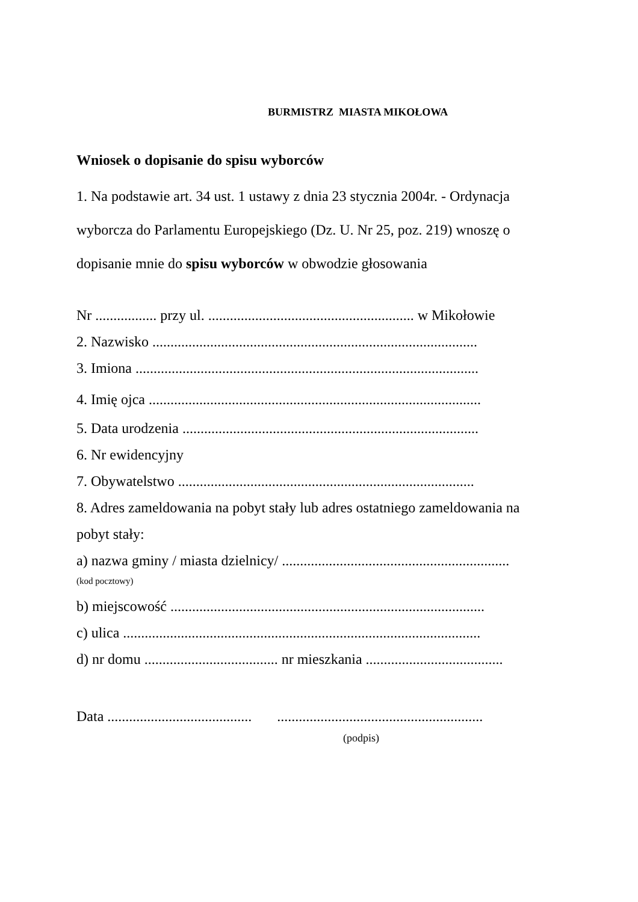BURMISTRZ MIASTA MIKOŁOWA
Wniosek o dopisanie do spisu wyborców
1. Na podstawie art. 34 ust. 1 ustawy z dnia 23 stycznia 2004r. - Ordynacja
wyborcza do Parlamentu Europejskiego (Dz. U. Nr 25, poz. 219) wnoszę o
dopisanie mnie do spisu wyborców w obwodzie głosowania
Nr ................. przy ul. ......................................................... w Mikołowie
2. Nazwisko ..........................................................................................
3. Imiona ...............................................................................................
4. Imię ojca ............................................................................................
5. Data urodzenia ..................................................................................
6. Nr ewidencyjny
7. Obywatelstwo ..................................................................................
8. Adres zameldowania na pobyt stały lub adres ostatniego zameldowania na
pobyt stały:
a) nazwa gminy / miasta dzielnicy/ ...............................................................
(kod pocztowy)
b) miejscowość .......................................................................................
c) ulica ...................................................................................................
d) nr domu ..................................... nr mieszkania ......................................
Data ........................................ .........................................................
(podpis)